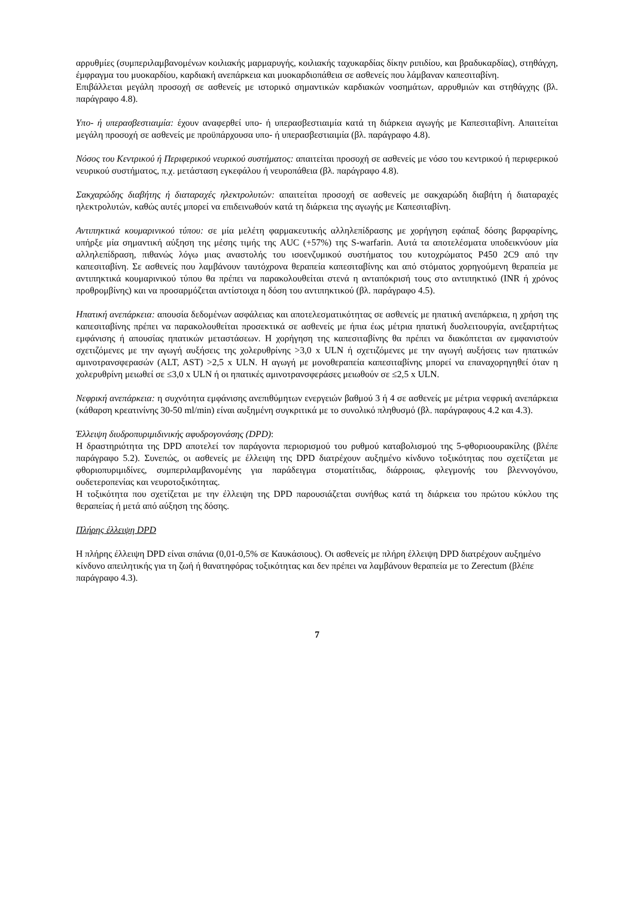αρρυθμίες (συμπεριλαμβανομένων κοιλιακής μαρμαρυγής, κοιλιακής ταχυκαρδίας δίκην ριπιδίου, και βραδυκαρδίας), στηθάγχη, έμφραγμα του μυοκαρδίου, καρδιακή ανεπάρκεια και μυοκαρδιοπάθεια σε ασθενείς που λάμβαναν καπεσιταβίνη.
Επιβάλλεται μεγάλη προσοχή σε ασθενείς με ιστορικό σημαντικών καρδιακών νοσημάτων, αρρυθμιών και στηθάγχης (βλ. παράγραφο 4.8).
Υπο- ή υπερασβεστιαιμία: έχουν αναφερθεί υπο- ή υπερασβεστιαιμία κατά τη διάρκεια αγωγής με Καπεσιταβίνη. Απαιτείται μεγάλη προσοχή σε ασθενείς με προϋπάρχουσα υπο- ή υπερασβεστιαιμία (βλ. παράγραφο 4.8).
Νόσος του Κεντρικού ή Περιφερικού νευρικού συστήματος: απαιτείται προσοχή σε ασθενείς με νόσο του κεντρικού ή περιφερικού νευρικού συστήματος, π.χ. μετάσταση εγκεφάλου ή νευροπάθεια (βλ. παράγραφο 4.8).
Σακχαρώδης διαβήτης ή διαταραχές ηλεκτρολυτών: απαιτείται προσοχή σε ασθενείς με σακχαρώδη διαβήτη ή διαταραχές ηλεκτρολυτών, καθώς αυτές μπορεί να επιδεινωθούν κατά τη διάρκεια της αγωγής με Καπεσιταβίνη.
Αντιπηκτικά κουμαρινικού τύπου: σε μία μελέτη φαρμακευτικής αλληλεπίδρασης με χορήγηση εφάπαξ δόσης βαρφαρίνης, υπήρξε μία σημαντική αύξηση της μέσης τιμής της AUC (+57%) της S-warfarin. Αυτά τα αποτελέσματα υποδεικνύουν μία αλληλεπίδραση, πιθανώς λόγω μιας αναστολής του ισοενζυμικού συστήματος του κυτοχρώματος P450 2C9 από την καπεσιταβίνη. Σε ασθενείς που λαμβάνουν ταυτόχρονα θεραπεία καπεσιταβίνης και από στόματος χορηγούμενη θεραπεία με αντιπηκτικά κουμαρινικού τύπου θα πρέπει να παρακολουθείται στενά η ανταπόκρισή τους στο αντιπηκτικό (INR ή χρόνος προθρομβίνης) και να προσαρμόζεται αντίστοιχα η δόση του αντιπηκτικού (βλ. παράγραφο 4.5).
Ηπατική ανεπάρκεια: απουσία δεδομένων ασφάλειας και αποτελεσματικότητας σε ασθενείς με ηπατική ανεπάρκεια, η χρήση της καπεσιταβίνης πρέπει να παρακολουθείται προσεκτικά σε ασθενείς με ήπια έως μέτρια ηπατική δυσλειτουργία, ανεξαρτήτως εμφάνισης ή απουσίας ηπατικών μεταστάσεων. Η χορήγηση της καπεσιταβίνης θα πρέπει να διακόπτεται αν εμφανιστούν σχετιζόμενες με την αγωγή αυξήσεις της χολερυθρίνης >3,0 x ULN ή σχετιζόμενες με την αγωγή αυξήσεις των ηπατικών αμινοτρανσφερασών (ALT, AST) >2,5 x ULN. Η αγωγή με μονοθεραπεία καπεσιταβίνης μπορεί να επαναχορηγηθεί όταν η χολερυθρίνη μειωθεί σε ≤3,0 x ULN ή οι ηπατικές αμινοτρανσφεράσες μειωθούν σε ≤2,5 x ULN.
Νεφρική ανεπάρκεια: η συχνότητα εμφάνισης ανεπιθύμητων ενεργειών βαθμού 3 ή 4 σε ασθενείς με μέτρια νεφρική ανεπάρκεια (κάθαρση κρεατινίνης 30-50 ml/min) είναι αυξημένη συγκριτικά με το συνολικό πληθυσμό (βλ. παράγραφους 4.2 και 4.3).
Έλλειψη διυδροπυριμιδινικής αφυδρογονάσης (DPD):
Η δραστηριότητα της DPD αποτελεί τον παράγοντα περιορισμού του ρυθμού καταβολισμού της 5-φθοριοουρακίλης (βλέπε παράγραφο 5.2). Συνεπώς, οι ασθενείς με έλλειψη της DPD διατρέχουν αυξημένο κίνδυνο τοξικότητας που σχετίζεται με φθοριοπυριμιδίνες, συμπεριλαμβανομένης για παράδειγμα στοματίτιδας, διάρροιας, φλεγμονής του βλεννογόνου, ουδετεροπενίας και νευροτοξικότητας.
Η τοξικότητα που σχετίζεται με την έλλειψη της DPD παρουσιάζεται συνήθως κατά τη διάρκεια του πρώτου κύκλου της θεραπείας ή μετά από αύξηση της δόσης.
Πλήρης έλλειψη DPD
Η πλήρης έλλειψη DPD είναι σπάνια (0,01-0,5% σε Καυκάσιους). Οι ασθενείς με πλήρη έλλειψη DPD διατρέχουν αυξημένο κίνδυνο απειλητικής για τη ζωή ή θανατηφόρας τοξικότητας και δεν πρέπει να λαμβάνουν θεραπεία με το Zerectum (βλέπε παράγραφο 4.3).
7